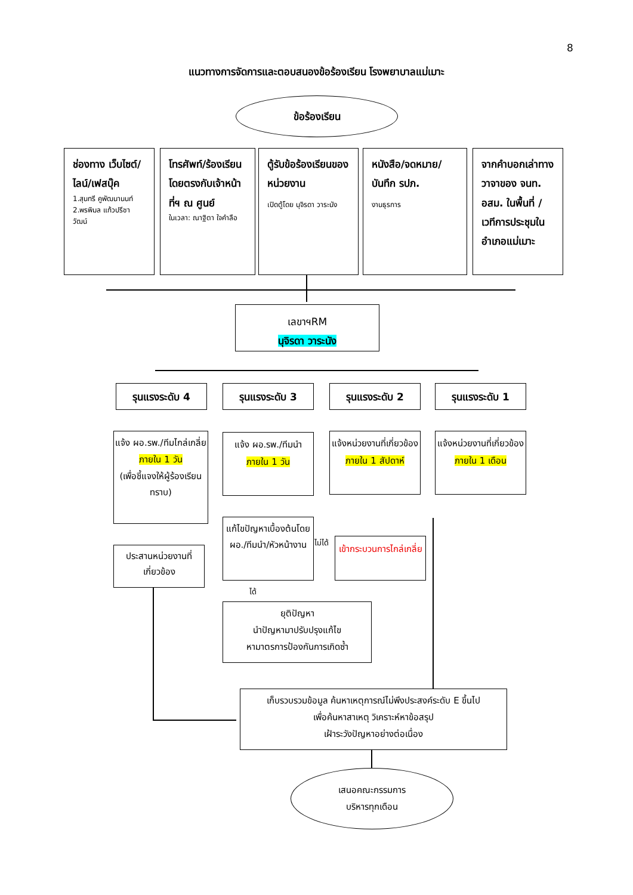8
แนวทางการจัดการและตอบสนองข้อร้องเรียน โรงพยาบาลแม่เมาะ
ข้อร้องเรียน
ช่องทาง เว็บไซต์/ไลน์/เฟสบุ๊ค
1.สุนทรี คูพัฒนานนท์
2.พรพิมล แก้วปรีชา วัฒน์
โทรศัพท์/ร้องเรียนโดยตรงกับเจ้าหน้าที่ฯ ณ ศูนย์
ในเวลา: ณาฐิตา ใจคำลือ
ตู้รับข้อร้องเรียนของหน่วยงาน
เปิดตู้โดย นุจิรดา วาระนัง
หนังสือ/จดหมาย/บันทึก รปภ.
งานธุรการ
จากคำบอกเล่าทางวาจาของ จนท. อสม. ในพื้นที่ /เวทีการประชุมในอำเภอแม่เมาะ
เลขาฯRM
นุจิรดา วาระนัง
รุนแรงระดับ 4 รุนแรงระดับ 3 รุนแรงระดับ 2 รุนแรงระดับ 1
แจ้ง ผอ.รพ./ทีมไกล่เกลี่ย
ภายใน 1 วัน
(เพื่อชี้แจงให้ผู้ร้องเรียนทราบ)
แจ้ง ผอ.รพ./ทีมนำ
ภายใน 1 วัน
แจ้งหน่วยงานที่เกี่ยวข้อง
ภายใน 1 สัปดาห์
แจ้งหน่วยงานที่เกี่ยวข้อง
ภายใน 1 เดือน
ประสานหน่วยงานที่เกี่ยวข้อง
แก้ไขปัญหาเบื้องต้นโดยผอ./ทีมนำ/หัวหน้างาน
ไม่ได้
เข้ากระบวนการไกล่เกลี่ย
ได้
ยุติปัญหา
นำปัญหามาปรับปรุงแก้ไข
หามาตรการป้องกันการเกิดซ้ำ
เก็บรวบรวมข้อมูล ค้นหาเหตุการณ์ไม่พึงประสงค์ระดับ E ขึ้นไป
เพื่อค้นหาสาเหตุ วิเคราะห์หาข้อสรุป
เฝ้าระวังปัญหาอย่างต่อเนื่อง
เสนอคณะกรรมการ
บริหารทุกเดือน